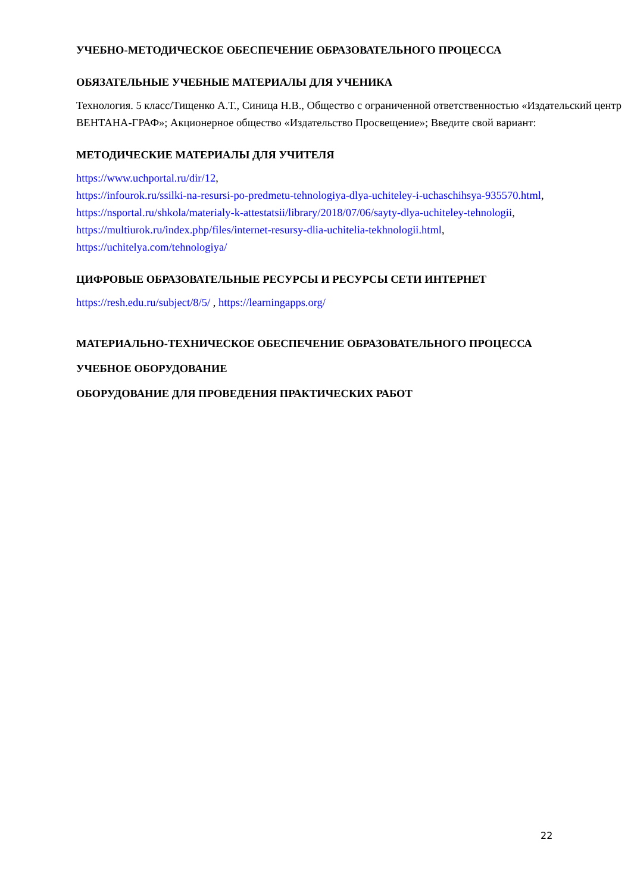УЧЕБНО-МЕТОДИЧЕСКОЕ ОБЕСПЕЧЕНИЕ ОБРАЗОВАТЕЛЬНОГО ПРОЦЕССА
ОБЯЗАТЕЛЬНЫЕ УЧЕБНЫЕ МАТЕРИАЛЫ ДЛЯ УЧЕНИКА
Технология. 5 класс/Тищенко А.Т., Синица Н.В., Общество с ограниченной ответственностью «Издательский центр ВЕНТАНА-ГРАФ»; Акционерное общество «Издательство Просвещение»; Введите свой вариант:
МЕТОДИЧЕСКИЕ МАТЕРИАЛЫ ДЛЯ УЧИТЕЛЯ
https://www.uchportal.ru/dir/12,
https://infourok.ru/ssilki-na-resursi-po-predmetu-tehnologiya-dlya-uchiteley-i-uchaschihsya-935570.html,
https://nsportal.ru/shkola/materialy-k-attestatsii/library/2018/07/06/sayty-dlya-uchiteley-tehnologii,
https://multiurok.ru/index.php/files/internet-resursy-dlia-uchitelia-tekhnologii.html,
https://uchitelya.com/tehnologiya/
ЦИФРОВЫЕ ОБРАЗОВАТЕЛЬНЫЕ РЕСУРСЫ И РЕСУРСЫ СЕТИ ИНТЕРНЕТ
https://resh.edu.ru/subject/8/5/ , https://learningapps.org/
МАТЕРИАЛЬНО-ТЕХНИЧЕСКОЕ ОБЕСПЕЧЕНИЕ ОБРАЗОВАТЕЛЬНОГО ПРОЦЕССА
УЧЕБНОЕ ОБОРУДОВАНИЕ
ОБОРУДОВАНИЕ ДЛЯ ПРОВЕДЕНИЯ ПРАКТИЧЕСКИХ РАБОТ
22